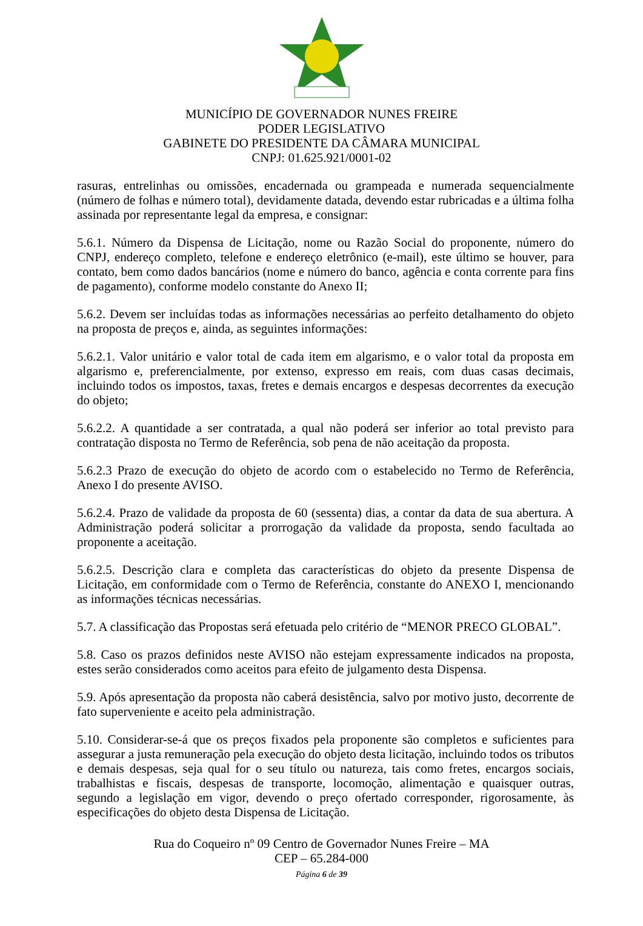MUNICÍPIO DE GOVERNADOR NUNES FREIRE
PODER LEGISLATIVO
GABINETE DO PRESIDENTE DA CÂMARA MUNICIPAL
CNPJ: 01.625.921/0001-02
rasuras, entrelinhas ou omissões, encadernada ou grampeada e numerada sequencialmente (número de folhas e número total), devidamente datada, devendo estar rubricadas e a última folha assinada por representante legal da empresa, e consignar:
5.6.1. Número da Dispensa de Licitação, nome ou Razão Social do proponente, número do CNPJ, endereço completo, telefone e endereço eletrônico (e-mail), este último se houver, para contato, bem como dados bancários (nome e número do banco, agência e conta corrente para fins de pagamento), conforme modelo constante do Anexo II;
5.6.2. Devem ser incluídas todas as informações necessárias ao perfeito detalhamento do objeto na proposta de preços e, ainda, as seguintes informações:
5.6.2.1. Valor unitário e valor total de cada item em algarismo, e o valor total da proposta em algarismo e, preferencialmente, por extenso, expresso em reais, com duas casas decimais, incluindo todos os impostos, taxas, fretes e demais encargos e despesas decorrentes da execução do objeto;
5.6.2.2. A quantidade a ser contratada, a qual não poderá ser inferior ao total previsto para contratação disposta no Termo de Referência, sob pena de não aceitação da proposta.
5.6.2.3 Prazo de execução do objeto de acordo com o estabelecido no Termo de Referência, Anexo I do presente AVISO.
5.6.2.4. Prazo de validade da proposta de 60 (sessenta) dias, a contar da data de sua abertura. A Administração poderá solicitar a prorrogação da validade da proposta, sendo facultada ao proponente a aceitação.
5.6.2.5. Descrição clara e completa das características do objeto da presente Dispensa de Licitação, em conformidade com o Termo de Referência, constante do ANEXO I, mencionando as informações técnicas necessárias.
5.7. A classificação das Propostas será efetuada pelo critério de “MENOR PRECO GLOBAL”.
5.8. Caso os prazos definidos neste AVISO não estejam expressamente indicados na proposta, estes serão considerados como aceitos para efeito de julgamento desta Dispensa.
5.9. Após apresentação da proposta não caberá desistência, salvo por motivo justo, decorrente de fato superveniente e aceito pela administração.
5.10. Considerar-se-á que os preços fixados pela proponente são completos e suficientes para assegurar a justa remuneração pela execução do objeto desta licitação, incluindo todos os tributos e demais despesas, seja qual for o seu título ou natureza, tais como fretes, encargos sociais, trabalhistas e fiscais, despesas de transporte, locomoção, alimentação e quaisquer outras, segundo a legislação em vigor, devendo o preço ofertado corresponder, rigorosamente, às especificações do objeto desta Dispensa de Licitação.
Rua do Coqueiro nº 09 Centro de Governador Nunes Freire – MA
CEP – 65.284-000
Página 6 de 39